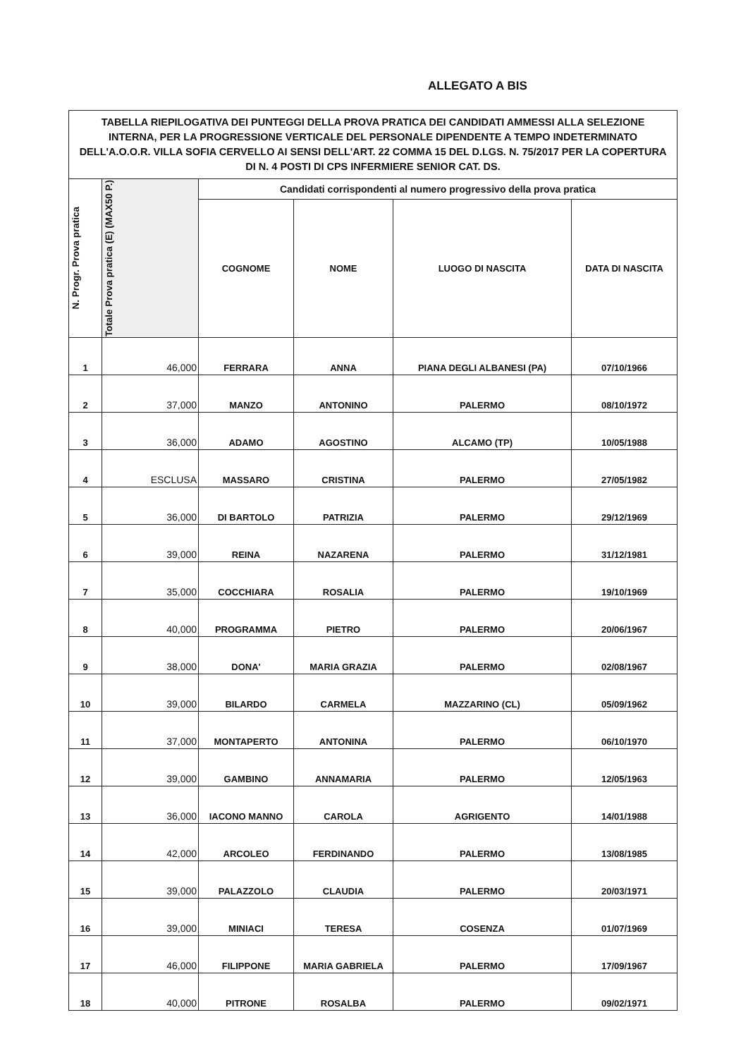ALLEGATO A BIS
| TABELLA RIEPILOGATIVA DEI PUNTEGGI DELLA PROVA PRATICA DEI CANDIDATI AMMESSI ALLA SELEZIONE INTERNA, PER LA PROGRESSIONE VERTICALE DEL PERSONALE DIPENDENTE A TEMPO INDETERMINATO DELL'A.O.O.R. VILLA SOFIA CERVELLO AI SENSI DELL'ART. 22 COMMA 15 DEL D.LGS. N. 75/2017 PER LA COPERTURA DI N. 4 POSTI DI CPS INFERMIERE SENIOR CAT. DS. | | | | | |
| N. Progr. Prova pratica | Totale Prova pratica (E) (MAX50 P.) | Candidati corrispondenti al numero progressivo della prova pratica | | | |
| | | COGNOME | NOME | LUOGO DI NASCITA | DATA DI NASCITA |
| 1 | 46,000 | FERRARA | ANNA | PIANA DEGLI ALBANESI (PA) | 07/10/1966 |
| 2 | 37,000 | MANZO | ANTONINO | PALERMO | 08/10/1972 |
| 3 | 36,000 | ADAMO | AGOSTINO | ALCAMO (TP) | 10/05/1988 |
| 4 | ESCLUSA | MASSARO | CRISTINA | PALERMO | 27/05/1982 |
| 5 | 36,000 | DI BARTOLO | PATRIZIA | PALERMO | 29/12/1969 |
| 6 | 39,000 | REINA | NAZARENA | PALERMO | 31/12/1981 |
| 7 | 35,000 | COCCHIARA | ROSALIA | PALERMO | 19/10/1969 |
| 8 | 40,000 | PROGRAMMA | PIETRO | PALERMO | 20/06/1967 |
| 9 | 38,000 | DONA' | MARIA GRAZIA | PALERMO | 02/08/1967 |
| 10 | 39,000 | BILARDO | CARMELA | MAZZARINO (CL) | 05/09/1962 |
| 11 | 37,000 | MONTAPERTO | ANTONINA | PALERMO | 06/10/1970 |
| 12 | 39,000 | GAMBINO | ANNAMARIA | PALERMO | 12/05/1963 |
| 13 | 36,000 | IACONO MANNO | CAROLA | AGRIGENTO | 14/01/1988 |
| 14 | 42,000 | ARCOLEO | FERDINANDO | PALERMO | 13/08/1985 |
| 15 | 39,000 | PALAZZOLO | CLAUDIA | PALERMO | 20/03/1971 |
| 16 | 39,000 | MINIACI | TERESA | COSENZA | 01/07/1969 |
| 17 | 46,000 | FILIPPONE | MARIA GABRIELA | PALERMO | 17/09/1967 |
| 18 | 40,000 | PITRONE | ROSALBA | PALERMO | 09/02/1971 |